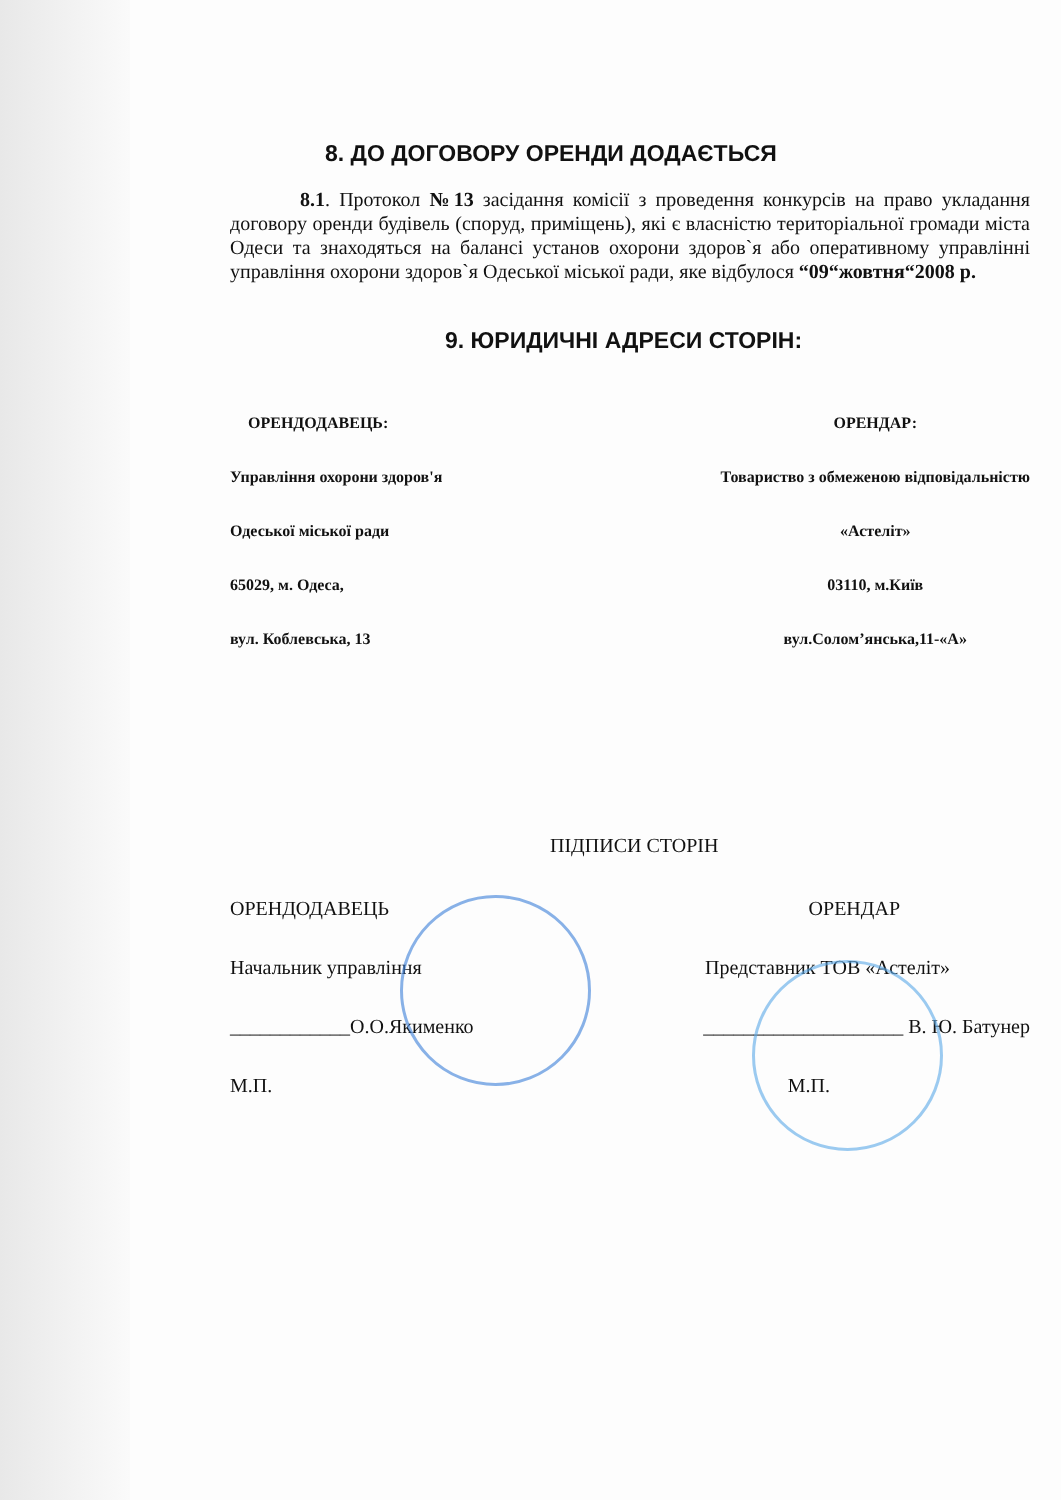8. ДО ДОГОВОРУ ОРЕНДИ ДОДАЄТЬСЯ
8.1. Протокол №13 засідання комісії з проведення конкурсів на право укладання договору оренди будівель (споруд, приміщень), які є власністю територіальної громади міста Одеси та знаходяться на балансі установ охорони здоров`я або оперативному управлінні управління охорони здоров`я Одеської міської ради, яке відбулося “09“жовтня“2008 р.
9. ЮРИДИЧНІ АДРЕСИ СТОРІН:
ОРЕНДОДАВЕЦЬ:
Управління охорони здоров'я
Одеської міської ради
65029, м. Одеса,
вул. Коблевська, 13
ОРЕНДАР:
Товариство з обмеженою відповідальністю
«Астеліт»
03110, м.Київ
вул.Солом’янська,11-«А»
ПІДПИСИ СТОРІН
ОРЕНДОДАВЕЦЬ
Начальник управління
____________О.О.Якименко
М.П.
ОРЕНДАР
Представник ТОВ «Астеліт»
____________________ В. Ю. Батунер
М.П.